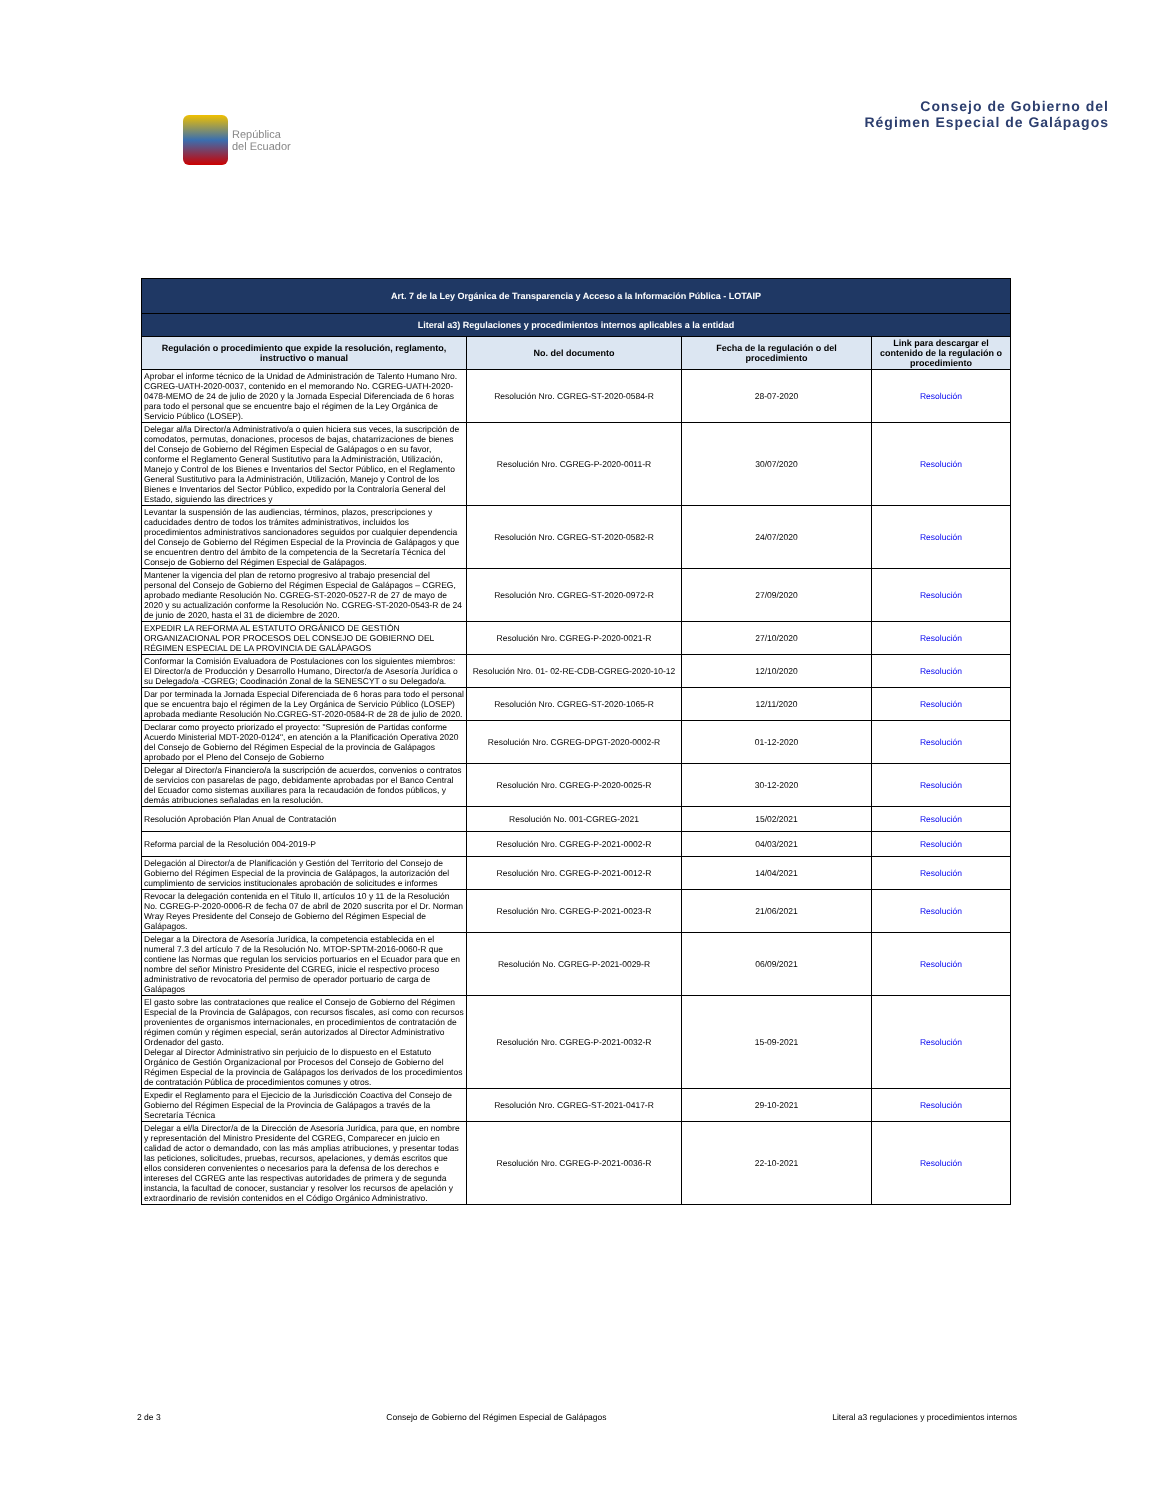República
del Ecuador
Consejo de Gobierno del
Régimen Especial de Galápagos
| Art. 7 de la Ley Orgánica de Transparencia y Acceso a la Información Pública - LOTAIP | | | |
| Literal a3) Regulaciones y procedimientos internos aplicables a la entidad | | | |
| Regulación o procedimiento que expide la resolución, reglamento, instructivo o manual | No. del documento | Fecha de la regulación o del procedimiento | Link para descargar el contenido de la regulación o procedimiento |
| Aprobar el informe técnico de la Unidad de Administración de Talento Humano Nro. CGREG-UATH-2020-0037, contenido en el memorando No. CGREG-UATH-2020-0478-MEMO de 24 de julio de 2020 y la Jornada Especial Diferenciada de 6 horas para todo el personal que se encuentre bajo el régimen de la Ley Orgánica de Servicio Público (LOSEP). | Resolución Nro. CGREG-ST-2020-0584-R | 28-07-2020 | Resolución |
| Delegar al/la Director/a Administrativo/a o quien hiciera sus veces, la suscripción de comodatos, permutas, donaciones, procesos de bajas, chatarrizaciones de bienes del Consejo de Gobierno del Régimen Especial de Galápagos o en su favor, conforme el Reglamento General Sustitutivo para la Administración, Utilización, Manejo y Control de los Bienes e Inventarios del Sector Público, en el Reglamento General Sustitutivo para la Administración, Utilización, Manejo y Control de los Bienes e Inventarios del Sector Público, expedido por la Contraloría General del Estado, siguiendo las directrices y | Resolución Nro. CGREG-P-2020-0011-R | 30/07/2020 | Resolución |
| Levantar la suspensión de las audiencias, términos, plazos, prescripciones y caducidades dentro de todos los trámites administrativos, incluidos los procedimientos administrativos sancionadores seguidos por cualquier dependencia del Consejo de Gobierno del Régimen Especial de la Provincia de Galápagos y que se encuentren dentro del ámbito de la competencia de la Secretaría Técnica del Consejo de Gobierno del Régimen Especial de Galápagos. | Resolución Nro. CGREG-ST-2020-0582-R | 24/07/2020 | Resolución |
| Mantener la vigencia del plan de retorno progresivo al trabajo presencial del personal del Consejo de Gobierno del Régimen Especial de Galápagos – CGREG, aprobado mediante Resolución No. CGREG-ST-2020-0527-R de 27 de mayo de 2020 y su actualización conforme la Resolución No. CGREG-ST-2020-0543-R de 24 de junio de 2020, hasta el 31 de diciembre de 2020. | Resolución Nro. CGREG-ST-2020-0972-R | 27/09/2020 | Resolución |
| EXPEDIR LA REFORMA AL ESTATUTO ORGÁNICO DE GESTIÓN ORGANIZACIONAL POR PROCESOS DEL CONSEJO DE GOBIERNO DEL RÉGIMEN ESPECIAL DE LA PROVINCIA DE GALÁPAGOS | Resolución Nro. CGREG-P-2020-0021-R | 27/10/2020 | Resolución |
| Conformar la Comisión Evaluadora de Postulaciones con los siguientes miembros: El Director/a de Producción y Desarrollo Humano, Director/a de Asesoría Jurídica o su Delegado/a -CGREG; Coodinación Zonal de la SENESCYT o su Delegado/a. | Resolución Nro. 01- 02-RE-CDB-CGREG-2020-10-12 | 12/10/2020 | Resolución |
| Dar por terminada la Jornada Especial Diferenciada de 6 horas para todo el personal que se encuentra bajo el régimen de la Ley Orgánica de Servicio Público (LOSEP) aprobada mediante Resolución No.CGREG-ST-2020-0584-R de 28 de julio de 2020. | Resolución Nro. CGREG-ST-2020-1065-R | 12/11/2020 | Resolución |
| Declarar como proyecto priorizado el proyecto: "Supresión de Partidas conforme Acuerdo Ministerial MDT-2020-0124", en atención a la Planificación Operativa 2020 del Consejo de Gobierno del Régimen Especial de la provincia de Galápagos aprobado por el Pleno del Consejo de Gobierno | Resolución Nro. CGREG-DPGT-2020-0002-R | 01-12-2020 | Resolución |
| Delegar al Director/a Financiero/a la suscripción de acuerdos, convenios o contratos de servicios con pasarelas de pago, debidamente aprobadas por el Banco Central del Ecuador como sistemas auxiliares para la recaudación de fondos públicos, y demás atribuciones señaladas en la resolución. | Resolución Nro. CGREG-P-2020-0025-R | 30-12-2020 | Resolución |
| Resolución Aprobación Plan Anual de Contratación | Resolución No. 001-CGREG-2021 | 15/02/2021 | Resolución |
| Reforma parcial de la Resolución 004-2019-P | Resolución Nro. CGREG-P-2021-0002-R | 04/03/2021 | Resolución |
| Delegación al Director/a de Planificación y Gestión del Territorio del Consejo de Gobierno del Régimen Especial de la provincia de Galápagos, la autorización del cumplimiento de servicios institucionales aprobación de solicitudes e informes | Resolución Nro. CGREG-P-2021-0012-R | 14/04/2021 | Resolución |
| Revocar la delegación contenida en el Titulo II, artículos 10 y 11 de la Resolución No. CGREG-P-2020-0006-R de fecha 07 de abril de 2020 suscrita por el Dr. Norman Wray Reyes Presidente del Consejo de Gobierno del Régimen Especial de Galápagos. | Resolución Nro. CGREG-P-2021-0023-R | 21/06/2021 | Resolución |
| Delegar a la Directora de Asesoría Jurídica, la competencia establecida en el numeral 7.3 del artículo 7 de la Resolución No. MTOP-SPTM-2016-0060-R que contiene las Normas que regulan los servicios portuarios en el Ecuador para que en nombre del señor Ministro Presidente del CGREG, inicie el respectivo proceso administrativo de revocatoria del permiso de operador portuario de carga de Galápagos | Resolución No. CGREG-P-2021-0029-R | 06/09/2021 | Resolución |
| El gasto sobre las contrataciones que realice el Consejo de Gobierno del Régimen Especial de la Provincia de Galápagos, con recursos fiscales, así como con recursos provenientes de organismos internacionales, en procedimientos de contratación de régimen común y régimen especial, serán autorizados al Director Administrativo Ordenador del gasto. Delegar al Director Administrativo sin perjuicio de lo dispuesto en el Estatuto Orgánico de Gestión Organizacional por Procesos del Consejo de Gobierno del Régimen Especial de la provincia de Galápagos los derivados de los procedimientos de contratación Pública de procedimientos comunes y otros. | Resolución Nro. CGREG-P-2021-0032-R | 15-09-2021 | Resolución |
| Expedir el Reglamento para el Ejecicio de la Jurisdicción Coactiva del Consejo de Gobierno del Régimen Especial de la Provincia de Galápagos a través de la Secretaría Técnica | Resolución Nro. CGREG-ST-2021-0417-R | 29-10-2021 | Resolución |
| Delegar a el/la Director/a de la Dirección de Asesoría Jurídica, para que, en nombre y representación del Ministro Presidente del CGREG, Comparecer en juicio en calidad de actor o demandado, con las más amplias atribuciones, y presentar todas las peticiones, solicitudes, pruebas, recursos, apelaciones, y demás escritos que ellos consideren convenientes o necesarios para la defensa de los derechos e intereses del CGREG ante las respectivas autoridades de primera y de segunda instancia, la facultad de conocer, sustanciar y resolver los recursos de apelación y extraordinario de revisión contenidos en el Código Orgánico Administrativo. | Resolución Nro. CGREG-P-2021-0036-R | 22-10-2021 | Resolución |
2 de 3 Consejo de Gobierno del Régimen Especial de Galápagos Literal a3 regulaciones y procedimientos internos